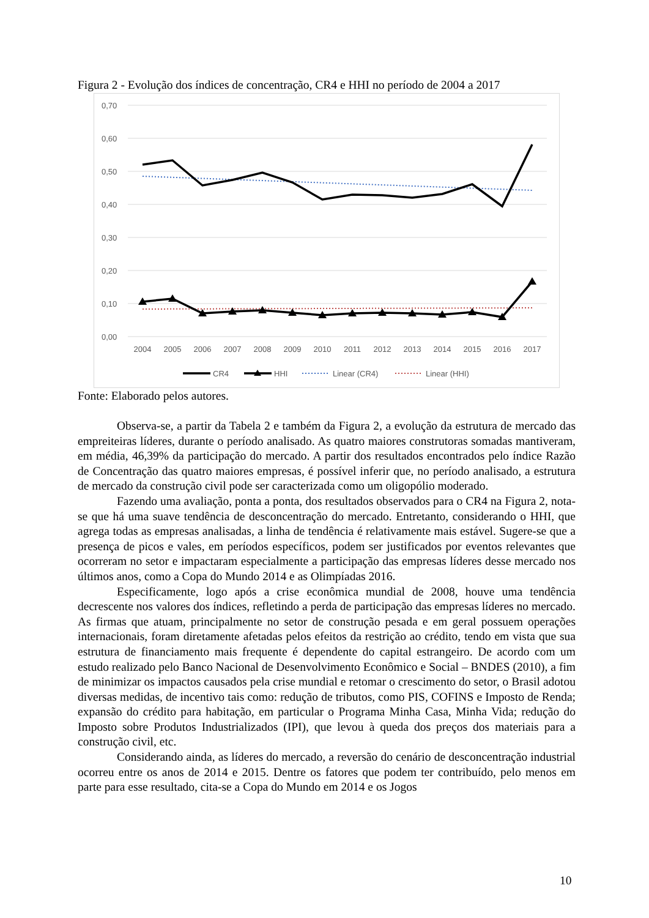Figura 2 - Evolução dos índices de concentração, CR4 e HHI no período de 2004 a 2017
0,70
0,60
0,50
0,40
0,30
0,20
0,10
0,00
2004
2005
2006
2007
2008
2009
2010
2011
2012
2013
2014
2015
2016
2017
CR4
HHI
Linear (CR4)
Linear (HHI)
Fonte: Elaborado pelos autores.
Observa-se, a partir da Tabela 2 e também da Figura 2, a evolução da estrutura de mercado das empreiteiras líderes, durante o período analisado. As quatro maiores construtoras somadas mantiveram, em média, 46,39% da participação do mercado. A partir dos resultados encontrados pelo índice Razão de Concentração das quatro maiores empresas, é possível inferir que, no período analisado, a estrutura de mercado da construção civil pode ser caracterizada como um oligopólio moderado.
Fazendo uma avaliação, ponta a ponta, dos resultados observados para o CR4 na Figura 2, nota-se que há uma suave tendência de desconcentração do mercado. Entretanto, considerando o HHI, que agrega todas as empresas analisadas, a linha de tendência é relativamente mais estável. Sugere-se que a presença de picos e vales, em períodos específicos, podem ser justificados por eventos relevantes que ocorreram no setor e impactaram especialmente a participação das empresas líderes desse mercado nos últimos anos, como a Copa do Mundo 2014 e as Olimpíadas 2016.
Especificamente, logo após a crise econômica mundial de 2008, houve uma tendência decrescente nos valores dos índices, refletindo a perda de participação das empresas líderes no mercado. As firmas que atuam, principalmente no setor de construção pesada e em geral possuem operações internacionais, foram diretamente afetadas pelos efeitos da restrição ao crédito, tendo em vista que sua estrutura de financiamento mais frequente é dependente do capital estrangeiro. De acordo com um estudo realizado pelo Banco Nacional de Desenvolvimento Econômico e Social – BNDES (2010), a fim de minimizar os impactos causados pela crise mundial e retomar o crescimento do setor, o Brasil adotou diversas medidas, de incentivo tais como: redução de tributos, como PIS, COFINS e Imposto de Renda; expansão do crédito para habitação, em particular o Programa Minha Casa, Minha Vida; redução do Imposto sobre Produtos Industrializados (IPI), que levou à queda dos preços dos materiais para a construção civil, etc.
Considerando ainda, as líderes do mercado, a reversão do cenário de desconcentração industrial ocorreu entre os anos de 2014 e 2015. Dentre os fatores que podem ter contribuído, pelo menos em parte para esse resultado, cita-se a Copa do Mundo em 2014 e os Jogos
10